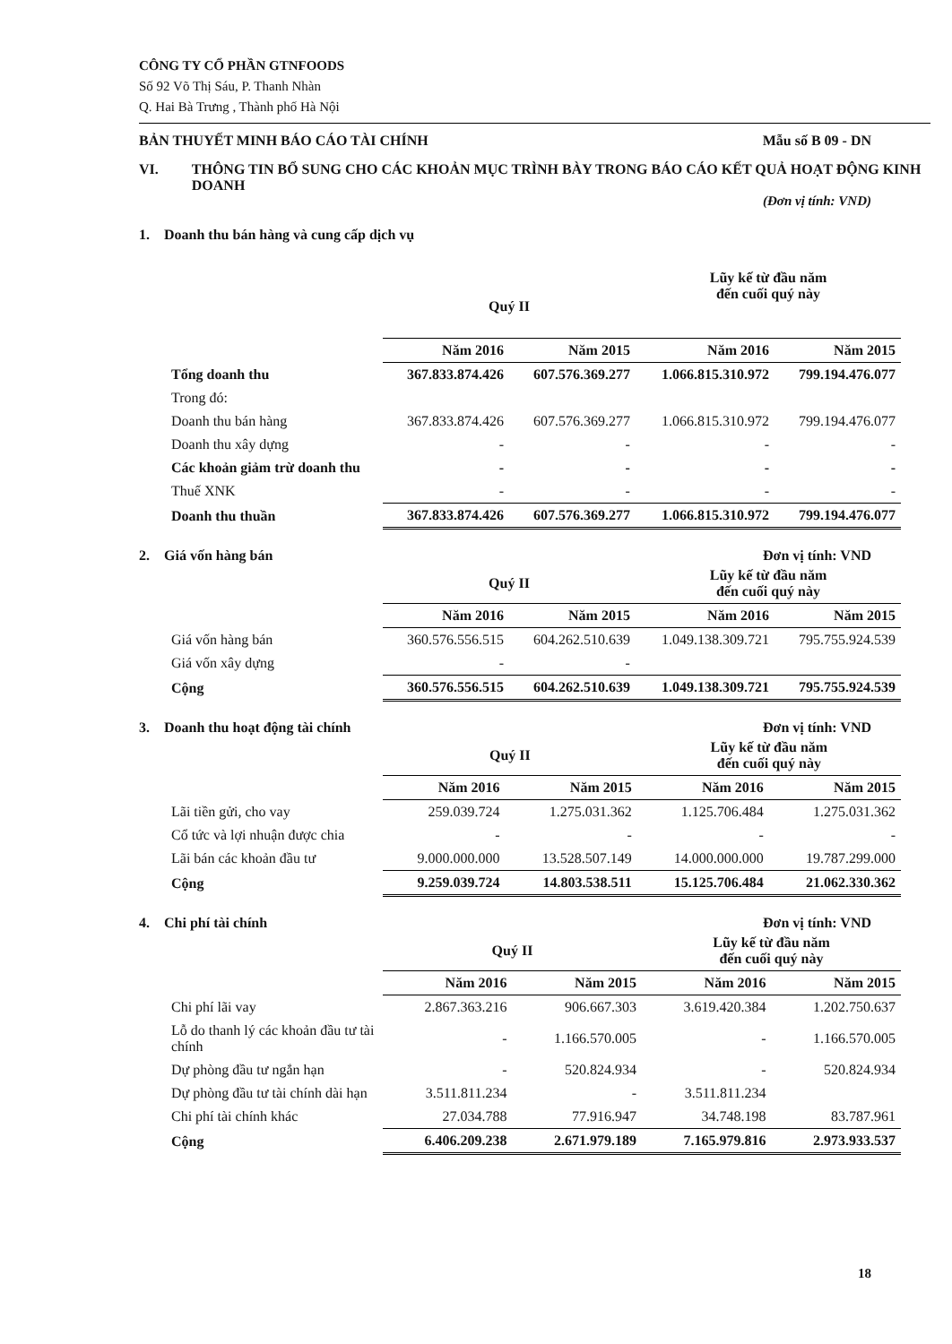CÔNG TY CỔ PHẦN GTNFOODS
Số 92 Võ Thị Sáu, P. Thanh Nhàn
Q. Hai Bà Trưng , Thành phố Hà Nội
BẢN THUYẾT MINH BÁO CÁO TÀI CHÍNH Mẫu số B 09 - DN
VI. THÔNG TIN BỔ SUNG CHO CÁC KHOẢN MỤC TRÌNH BÀY TRONG BÁO CÁO KẾT QUẢ HOẠT ĐỘNG KINH DOANH
(Đơn vị tính: VND)
1. Doanh thu bán hàng và cung cấp dịch vụ
| | Quý II | | Lũy kế từ đầu năm đến cuối quý này | |
| --- | --- | --- | --- | --- |
| | Năm 2016 | Năm 2015 | Năm 2016 | Năm 2015 |
| Tổng doanh thu | 367.833.874.426 | 607.576.369.277 | 1.066.815.310.972 | 799.194.476.077 |
| Trong đó: | | | | |
| Doanh thu bán hàng | 367.833.874.426 | 607.576.369.277 | 1.066.815.310.972 | 799.194.476.077 |
| Doanh thu xây dựng | - | - | - | - |
| Các khoản giảm trừ doanh thu | - | - | - | - |
| Thuế XNK | - | - | - | - |
| Doanh thu thuần | 367.833.874.426 | 607.576.369.277 | 1.066.815.310.972 | 799.194.476.077 |
2. Giá vốn hàng bán Đơn vị tính: VND
| | Quý II | | Lũy kế từ đầu năm đến cuối quý này | |
| --- | --- | --- | --- | --- |
| | Năm 2016 | Năm 2015 | Năm 2016 | Năm 2015 |
| Giá vốn hàng bán | 360.576.556.515 | 604.262.510.639 | 1.049.138.309.721 | 795.755.924.539 |
| Giá vốn xây dựng | - | - | | |
| Cộng | 360.576.556.515 | 604.262.510.639 | 1.049.138.309.721 | 795.755.924.539 |
3. Doanh thu hoạt động tài chính Đơn vị tính: VND
| | Quý II | | Lũy kế từ đầu năm đến cuối quý này | |
| --- | --- | --- | --- | --- |
| | Năm 2016 | Năm 2015 | Năm 2016 | Năm 2015 |
| Lãi tiền gửi, cho vay | 259.039.724 | 1.275.031.362 | 1.125.706.484 | 1.275.031.362 |
| Cổ tức và lợi nhuận được chia | - | - | - | - |
| Lãi bán các khoản đầu tư | 9.000.000.000 | 13.528.507.149 | 14.000.000.000 | 19.787.299.000 |
| Cộng | 9.259.039.724 | 14.803.538.511 | 15.125.706.484 | 21.062.330.362 |
4. Chi phí tài chính Đơn vị tính: VND
| | Quý II | | Lũy kế từ đầu năm đến cuối quý này | |
| --- | --- | --- | --- | --- |
| | Năm 2016 | Năm 2015 | Năm 2016 | Năm 2015 |
| Chi phí lãi vay | 2.867.363.216 | 906.667.303 | 3.619.420.384 | 1.202.750.637 |
| Lỗ do thanh lý các khoản đầu tư tài chính | - | 1.166.570.005 | - | 1.166.570.005 |
| Dự phòng đầu tư ngắn hạn | - | 520.824.934 | - | 520.824.934 |
| Dự phòng đầu tư tài chính dài hạn | 3.511.811.234 | - | 3.511.811.234 | |
| Chi phí tài chính khác | 27.034.788 | 77.916.947 | 34.748.198 | 83.787.961 |
| Cộng | 6.406.209.238 | 2.671.979.189 | 7.165.979.816 | 2.973.933.537 |
18